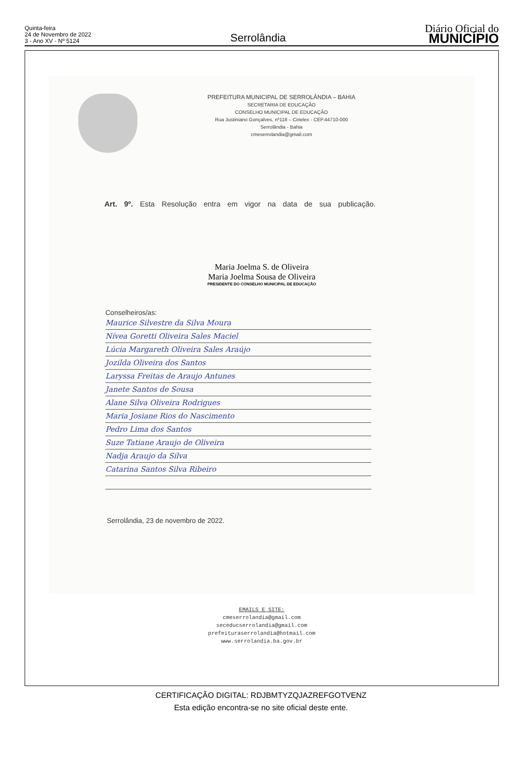Quinta-feira
24 de Novembro de 2022
3 - Ano XV - Nº 5124
Serrolândia
Diário Oficial do
MUNICÍPIO
PREFEITURA MUNICIPAL DE SERROLÂNDIA – BAHIA
SECRETARIA DE EDUCAÇÃO
CONSELHO MUNICIPAL DE EDUCAÇÃO
Rua Justiniano Gonçalves, nº118 – Cinelex - CEP.44710-000
Serrolândia - Bahia
cmeserrolandia@gmail.com
Art. 9º. Esta Resolução entra em vigor na data de sua publicação.
Maria Joelma S. de Oliveira
Maria Joelma Sousa de Oliveira
PRESIDENTE DO CONSELHO MUNICIPAL DE EDUCAÇÃO
Conselheiros/as:
Maurice Silvestre da Silva Moura
Nívea Goretti Oliveira Sales Maciel
Lúcia Margareth Oliveira Sales Araújo
Jozilda Oliveira dos Santos
Laryssa Freitas de Araujo Antunes
Janete Santos de Sousa
Alane Silva Oliveira Rodrigues
Maria Josiane Rios do Nascimento
Pedro Lima dos Santos
Suze Tatiane Araujo de Oliveira
Nadja Araujo da Silva
Catarina Santos Silva Ribeiro
Serrolândia, 23 de novembro de 2022.
EMAILS E SITE:
cmeserrolandia@gmail.com
seceducserrolandia@gmail.com
prefeituraserrolandia@hotmail.com
www.serrolandia.ba.gov.br
CERTIFICAÇÃO DIGITAL: RDJBMTYZQJAZREFGOTVENZ
Esta edição encontra-se no site oficial deste ente.